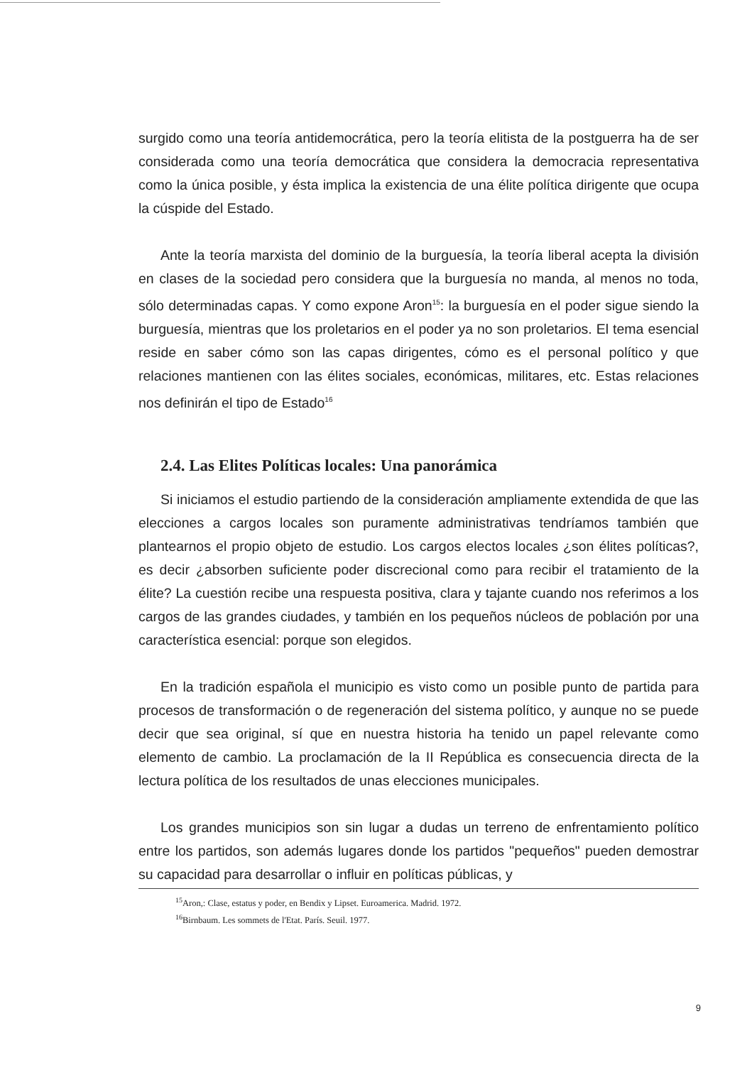surgido como una teoría antidemocrática, pero la teoría elitista de la postguerra ha de ser considerada como una teoría democrática que considera la democracia representativa como la única posible, y ésta implica la existencia de una élite política dirigente que ocupa la cúspide del Estado.
Ante la teoría marxista del dominio de la burguesía, la teoría liberal acepta la división en clases de la sociedad pero considera que la burguesía no manda, al menos no toda, sólo determinadas capas. Y como expone Aron<sup>15</sup>: la burguesía en el poder sigue siendo la burguesía, mientras que los proletarios en el poder ya no son proletarios. El tema esencial reside en saber cómo son las capas dirigentes, cómo es el personal político y que relaciones mantienen con las élites sociales, económicas, militares, etc. Estas relaciones nos definirán el tipo de Estado<sup>16</sup>
2.4. Las Elites Políticas locales: Una panorámica
Si iniciamos el estudio partiendo de la consideración ampliamente extendida de que las elecciones a cargos locales son puramente administrativas tendríamos también que plantearnos el propio objeto de estudio. Los cargos electos locales ¿son élites políticas?, es decir ¿absorben suficiente poder discrecional como para recibir el tratamiento de la élite? La cuestión recibe una respuesta positiva, clara y tajante cuando nos referimos a los cargos de las grandes ciudades, y también en los pequeños núcleos de población por una característica esencial: porque son elegidos.
En la tradición española el municipio es visto como un posible punto de partida para procesos de transformación o de regeneración del sistema político, y aunque no se puede decir que sea original, sí que en nuestra historia ha tenido un papel relevante como elemento de cambio. La proclamación de la II República es consecuencia directa de la lectura política de los resultados de unas elecciones municipales.
Los grandes municipios son sin lugar a dudas un terreno de enfrentamiento político entre los partidos, son además lugares donde los partidos "pequeños" pueden demostrar su capacidad para desarrollar o influir en políticas públicas, y
<sup>15</sup> Aron,: Clase, estatus y poder, en Bendix y Lipset. Euroamerica. Madrid. 1972.
<sup>16</sup> Birnbaum. Les sommets de l'Etat. París. Seuil. 1977.
9